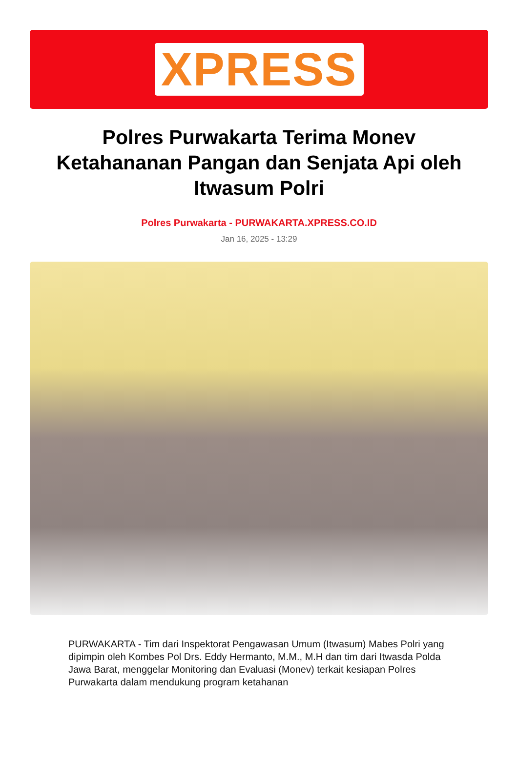XPRESS
Polres Purwakarta Terima Monev Ketahananan Pangan dan Senjata Api oleh Itwasum Polri
Polres Purwakarta - PURWAKARTA.XPRESS.CO.ID
Jan 16, 2025 - 13:29
PURWAKARTA - Tim dari Inspektorat Pengawasan Umum (Itwasum) Mabes Polri yang dipimpin oleh Kombes Pol Drs. Eddy Hermanto, M.M., M.H dan tim dari Itwasda Polda Jawa Barat, menggelar Monitoring dan Evaluasi (Monev) terkait kesiapan Polres Purwakarta dalam mendukung program ketahanan